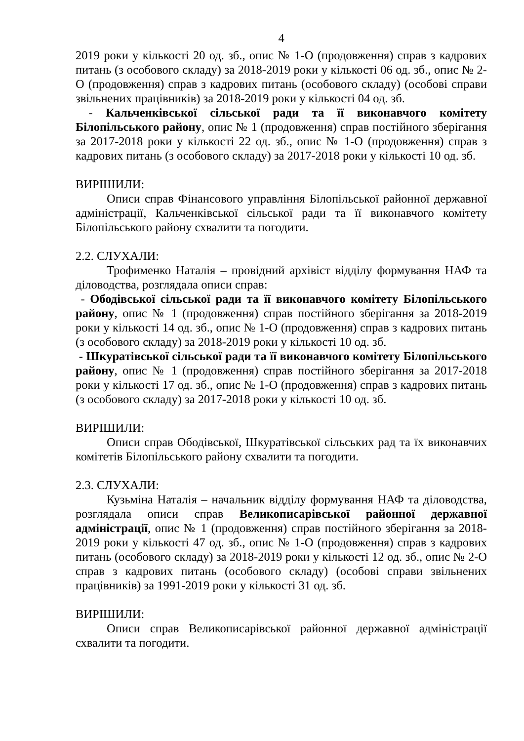4
2019 роки у кількості 20 од. зб., опис № 1-О (продовження) справ з кадрових питань (з особового складу) за 2018-2019 роки у кількості 06 од. зб., опис № 2-О (продовження) справ з кадрових питань (особового складу) (особові справи звільнених працівників) за 2018-2019 роки у кількості 04 од. зб.
- Кальченківської сільської ради та її виконавчого комітету Білопільського району, опис № 1 (продовження) справ постійного зберігання за 2017-2018 роки у кількості 22 од. зб., опис № 1-О (продовження) справ з кадрових питань (з особового складу) за 2017-2018 роки у кількості 10 од. зб.
ВИРІШИЛИ:
Описи справ Фінансового управління Білопільської районної державної адміністрації, Кальченківської сільської ради та її виконавчого комітету Білопільського району схвалити та погодити.
2.2. СЛУХАЛИ:
Трофименко Наталія – провідний архівіст відділу формування НАФ та діловодства, розглядала описи справ:
- Ободівської сільської ради та її виконавчого комітету Білопільського району, опис № 1 (продовження) справ постійного зберігання за 2018-2019 роки у кількості 14 од. зб., опис № 1-О (продовження) справ з кадрових питань (з особового складу) за 2018-2019 роки у кількості 10 од. зб.
- Шкуратівської сільської ради та її виконавчого комітету Білопільського району, опис № 1 (продовження) справ постійного зберігання за 2017-2018 роки у кількості 17 од. зб., опис № 1-О (продовження) справ з кадрових питань (з особового складу) за 2017-2018 роки у кількості 10 од. зб.
ВИРІШИЛИ:
Описи справ Ободівської, Шкуратівської сільських рад та їх виконавчих комітетів Білопільського району схвалити та погодити.
2.3. СЛУХАЛИ:
Кузьміна Наталія – начальник відділу формування НАФ та діловодства, розглядала описи справ Великописарівської районної державної адміністрації, опис № 1 (продовження) справ постійного зберігання за 2018-2019 роки у кількості 47 од. зб., опис № 1-О (продовження) справ з кадрових питань (особового складу) за 2018-2019 роки у кількості 12 од. зб., опис № 2-О справ з кадрових питань (особового складу) (особові справи звільнених працівників) за 1991-2019 роки у кількості 31 од. зб.
ВИРІШИЛИ:
Описи справ Великописарівської районної державної адміністрації схвалити та погодити.